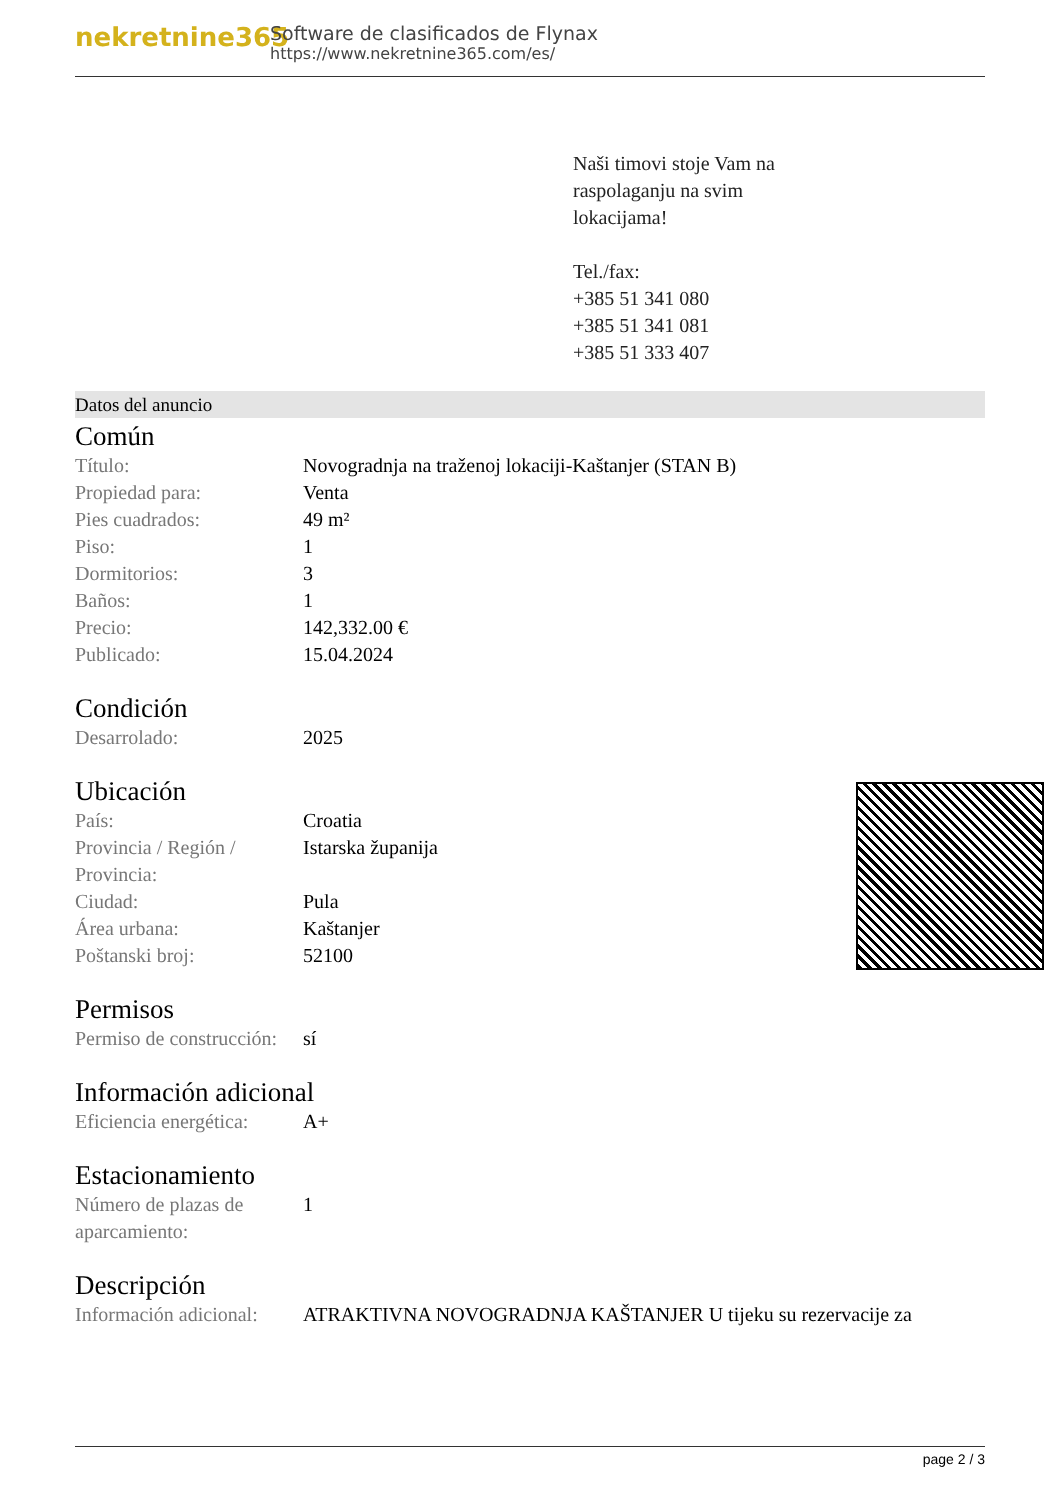nekretnine365
Software de clasificados de Flynax
https://www.nekretnine365.com/es/
Naši timovi stoje Vam na
raspolaganju na svim
lokacijama!
Tel./fax:
+385 51 341 080
+385 51 341 081
+385 51 333 407
Datos del anuncio
Común
| Título: | Novogradnja na traženoj lokaciji-Kaštanjer (STAN B) |
| Propiedad para: | Venta |
| Pies cuadrados: | 49 m² |
| Piso: | 1 |
| Dormitorios: | 3 |
| Baños: | 1 |
| Precio: | 142,332.00 € |
| Publicado: | 15.04.2024 |
Condición
| Desarrolado: | 2025 |
Ubicación
| País: | Croatia |
| Provincia / Región / Provincia: | Istarska županija |
| Ciudad: | Pula |
| Área urbana: | Kaštanjer |
| Poštanski broj: | 52100 |
Permisos
| Permiso de construcción: | sí |
Información adicional
| Eficiencia energética: | A+ |
Estacionamiento
| Número de plazas de aparcamiento: | 1 |
Descripción
| Información adicional: | ATRAKTIVNA NOVOGRADNJA KAŠTANJER U tijeku su rezervacije za |
page 2 / 3